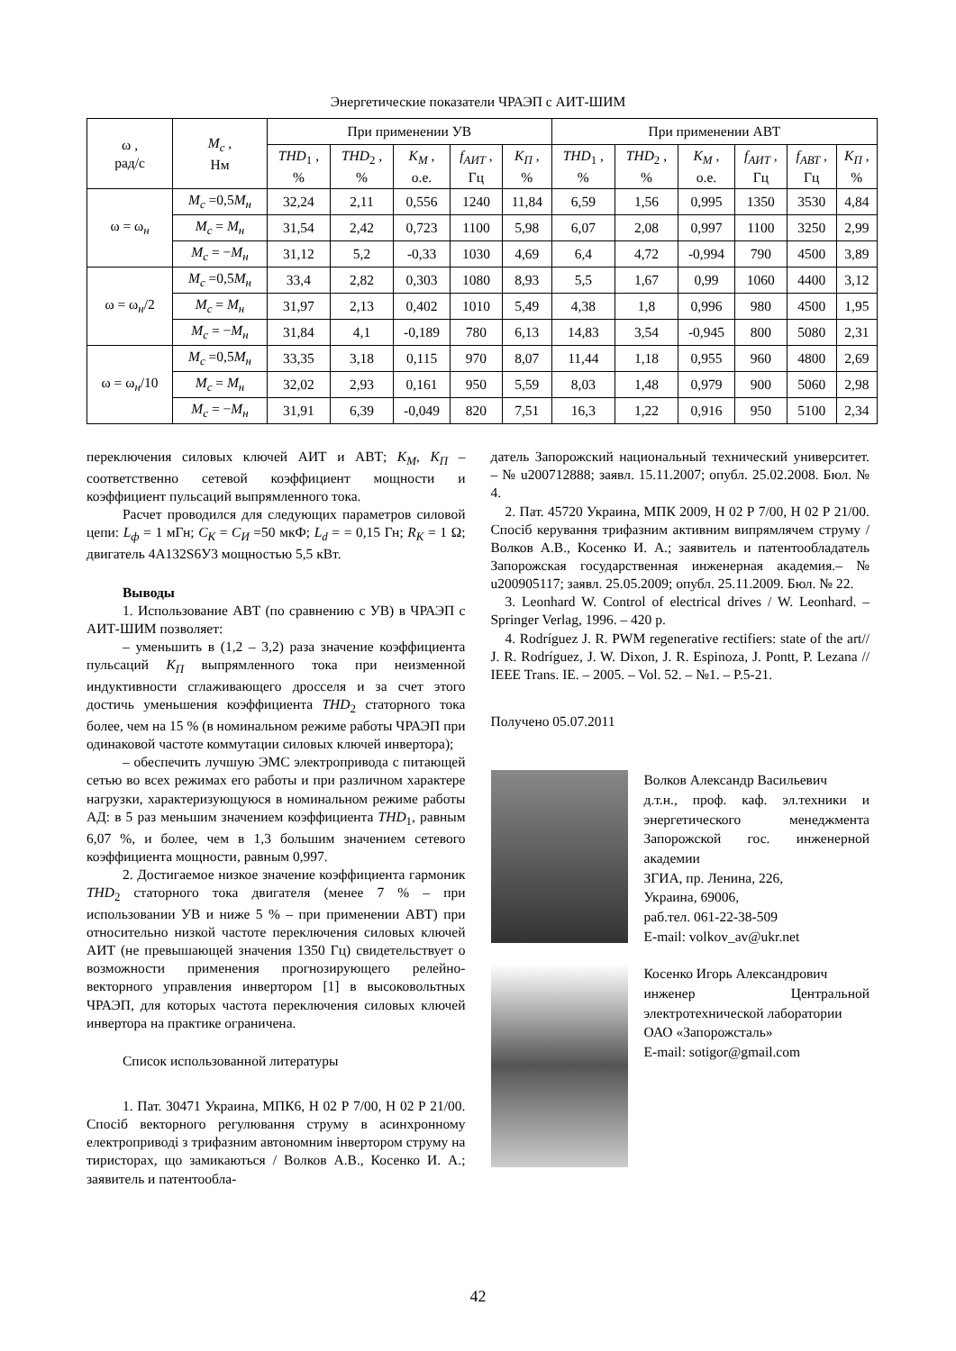Энергетические показатели ЧРАЭП с АИТ-ШИМ
| ω , рад/с | M<sub>c</sub> , Нм | При применении УВ | | | | | При применении АВТ | | | | | |
| --- | --- | --- | --- | --- | --- | --- | --- | --- | --- | --- | --- | --- |
| | | THD<sub>1</sub> , % | THD<sub>2</sub> , % | K<sub>M</sub> , о.е. | f<sub>АИТ</sub> , Гц | K<sub>П</sub> , % | THD<sub>1</sub> , % | THD<sub>2</sub> , % | K<sub>M</sub> , о.е. | f<sub>АИТ</sub> , Гц | f<sub>АВТ</sub> , Гц | K<sub>П</sub> , % |
| ω = ω<sub>н</sub> | M<sub>c</sub> =0,5 M<sub>н</sub> | 32,24 | 2,11 | 0,556 | 1240 | 11,84 | 6,59 | 1,56 | 0,995 | 1350 | 3530 | 4,84 |
| | M<sub>c</sub> = M<sub>н</sub> | 31,54 | 2,42 | 0,723 | 1100 | 5,98 | 6,07 | 2,08 | 0,997 | 1100 | 3250 | 2,99 |
| | M<sub>c</sub> = − M<sub>н</sub> | 31,12 | 5,2 | -0,33 | 1030 | 4,69 | 6,4 | 4,72 | -0,994 | 790 | 4500 | 3,89 |
| ω = ω<sub>н</sub>/2 | M<sub>c</sub> =0,5 M<sub>н</sub> | 33,4 | 2,82 | 0,303 | 1080 | 8,93 | 5,5 | 1,67 | 0,99 | 1060 | 4400 | 3,12 |
| | M<sub>c</sub> = M<sub>н</sub> | 31,97 | 2,13 | 0,402 | 1010 | 5,49 | 4,38 | 1,8 | 0,996 | 980 | 4500 | 1,95 |
| | M<sub>c</sub> = − M<sub>н</sub> | 31,84 | 4,1 | -0,189 | 780 | 6,13 | 14,83 | 3,54 | -0,945 | 800 | 5080 | 2,31 |
| ω = ω<sub>н</sub>/10 | M<sub>c</sub> =0,5 M<sub>н</sub> | 33,35 | 3,18 | 0,115 | 970 | 8,07 | 11,44 | 1,18 | 0,955 | 960 | 4800 | 2,69 |
| | M<sub>c</sub> = M<sub>н</sub> | 32,02 | 2,93 | 0,161 | 950 | 5,59 | 8,03 | 1,48 | 0,979 | 900 | 5060 | 2,98 |
| | M<sub>c</sub> = − M<sub>н</sub> | 31,91 | 6,39 | -0,049 | 820 | 7,51 | 16,3 | 1,22 | 0,916 | 950 | 5100 | 2,34 |
переключения силовых ключей АИТ и АВТ; K<sub>M</sub>, K<sub>П</sub> – соответственно сетевой коэффициент мощности и коэффициент пульсаций выпрямленного тока.
Расчет проводился для следующих параметров силовой цепи: L<sub>ф</sub> = 1 мГн; C<sub>K</sub> = C<sub>И</sub> =50 мкФ; L<sub>d</sub> = = 0,15 Гн; R<sub>K</sub> = 1 Ω; двигатель 4А132S6У3 мощностью 5,5 кВт.
Выводы
1. Использование АВТ (по сравнению с УВ) в ЧРАЭП с АИТ-ШИМ позволяет:
– уменьшить в (1,2 – 3,2) раза значение коэффициента пульсаций K<sub>П</sub> выпрямленного тока при неизменной индуктивности сглаживающего дросселя и за счет этого достичь уменьшения коэффициента THD<sub>2</sub> статорного тока более, чем на 15 % (в номинальном режиме работы ЧРАЭП при одинаковой частоте коммутации силовых ключей инвертора);
– обеспечить лучшую ЭМС электропривода с питающей сетью во всех режимах его работы и при различном характере нагрузки, характеризующуюся в номинальном режиме работы АД: в 5 раз меньшим значением коэффициента THD<sub>1</sub>, равным 6,07 %, и более, чем в 1,3 большим значением сетевого коэффициента мощности, равным 0,997.
2. Достигаемое низкое значение коэффициента гармоник THD<sub>2</sub> статорного тока двигателя (менее 7 % – при использовании УВ и ниже 5 % – при применении АВТ) при относительно низкой частоте переключения силовых ключей АИТ (не превышающей значения 1350 Гц) свидетельствует о возможности применения прогнозирующего релейно-векторного управления инвертором [1] в высоковольтных ЧРАЭП, для которых частота переключения силовых ключей инвертора на практике ограничена.
Список использованной литературы
1. Пат. 30471 Украина, МПК6, Н 02 Р 7/00, Н 02 Р 21/00. Спосіб векторного регулювання струму в асинхронному електроприводі з трифазним автономним інвертором струму на тиристорах, що замикаються / Волков А.В., Косенко И. А.; заявитель и патентообла-
датель Запорожский национальный технический университет. – № u200712888; заявл. 15.11.2007; опубл. 25.02.2008. Бюл. № 4.
2. Пат. 45720 Украина, МПК 2009, Н 02 Р 7/00, Н 02 Р 21/00. Спосіб керування трифазним активним випрямлячем струму / Волков А.В., Косенко И. А.; заявитель и патентообладатель Запорожская государственная инженерная академия.– № u200905117; заявл. 25.05.2009; опубл. 25.11.2009. Бюл. № 22.
3. Leonhard W. Control of electrical drives / W. Leonhard. – Springer Verlag, 1996. – 420 p.
4. Rodríguez J. R. PWM regenerative rectifiers: state of the art// J. R. Rodríguez, J. W. Dixon, J. R. Espinoza, J. Pontt, P. Lezana // IEEE Trans. IE. – 2005. – Vol. 52. – №1. – P.5-21.
Получено 05.07.2011
Волков Александр Васильевич
д.т.н., проф. каф. эл.техники и энергетического менеджмента Запорожской гос. инженерной академии
ЗГИА, пр. Ленина, 226,
Украина, 69006,
раб.тел. 061-22-38-509
E-mail: volkov_av@ukr.net
Косенко Игорь Александрович
инженер Центральной электротехнической лаборатории
ОАО «Запорожсталь»
E-mail: sotigor@gmail.com
42